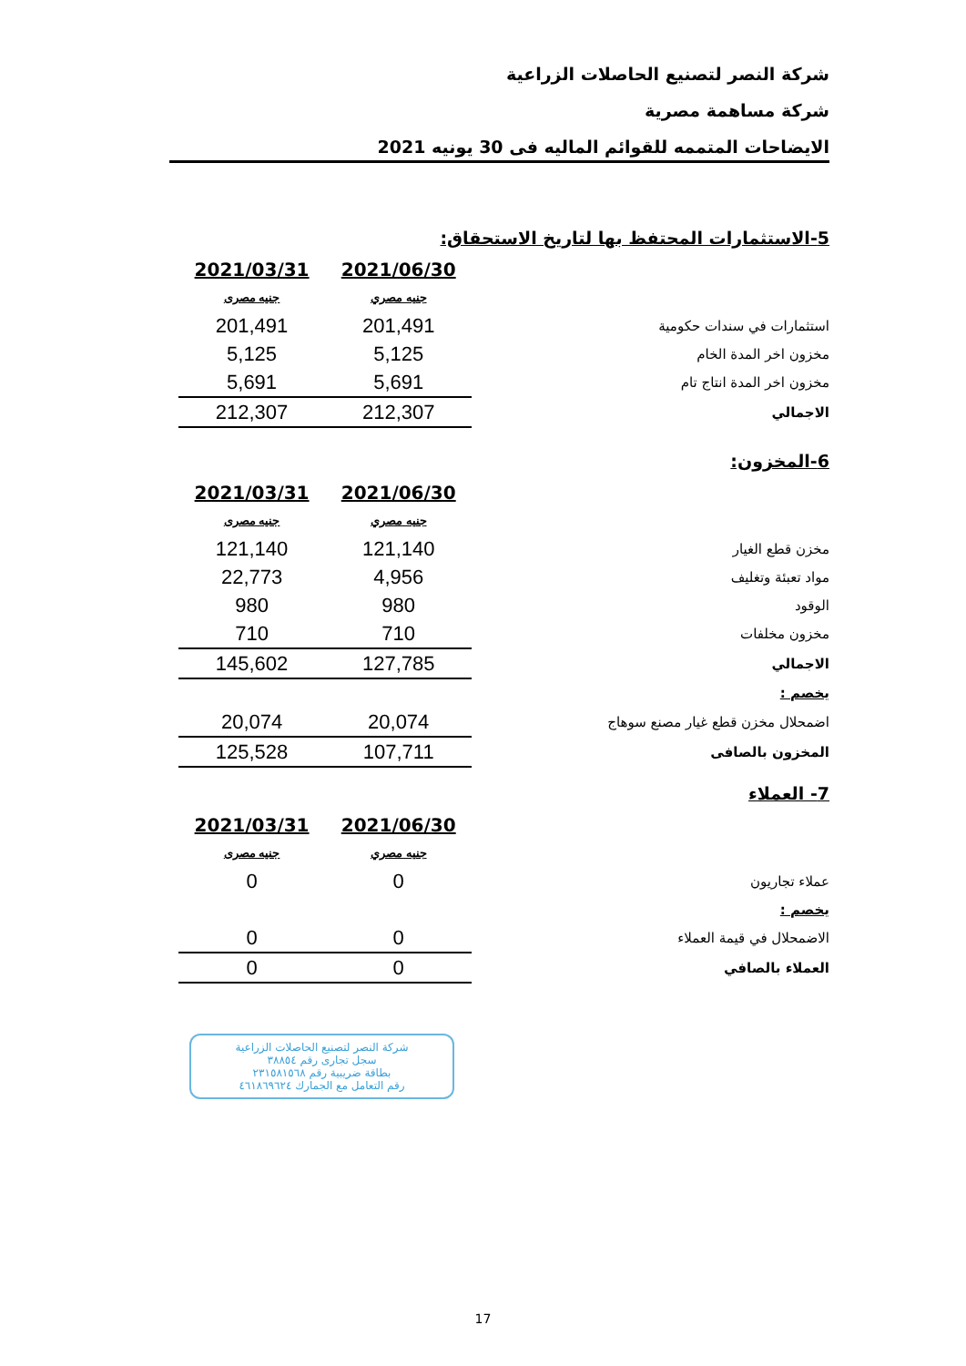شركة النصر لتصنيع الحاصلات الزراعية
شركة مساهمة مصرية
الايضاحات المتممه للقوائم الماليه فى 30 يونيه 2021
5-الاستثمارات المحتفظ بها لتاريخ الاستحقاق:
| | 2021/06/30 | 2021/03/31 |
| --- | --- | --- |
| | جنيه مصري | جنيه مصرى |
| استثمارات في سندات حكومية | 201,491 | 201,491 |
| مخزون اخر المدة الخام | 5,125 | 5,125 |
| مخزون اخر المدة انتاج تام | 5,691 | 5,691 |
| الاجمالي | 212,307 | 212,307 |
6-المخزون:
| | 2021/06/30 | 2021/03/31 |
| --- | --- | --- |
| | جنيه مصري | جنيه مصرى |
| مخزن قطع الغيار | 121,140 | 121,140 |
| مواد تعبئة وتغليف | 4,956 | 22,773 |
| الوقود | 980 | 980 |
| مخزون مخلفات | 710 | 710 |
| الاجمالي | 127,785 | 145,602 |
| يخصم : | | |
| اضمحلال مخزن قطع غيار مصنع سوهاج | 20,074 | 20,074 |
| المخزون بالصافى | 107,711 | 125,528 |
7- العملاء
| | 2021/06/30 | 2021/03/31 |
| --- | --- | --- |
| | جنيه مصري | جنيه مصرى |
| عملاء تجاريون | 0 | 0 |
| يخصم : | | |
| الاضمحلال في قيمة العملاء | 0 | 0 |
| العملاء بالصافي | 0 | 0 |
شركة النصر لتصنيع الحاصلات الزراعية
سجل تجارى رقم ٣٨٨٥٤
بطاقة ضريبية رقم ٢٣١٥٨١٥٦٨
رقم التعامل مع الجمارك ٤٦١٨٦٩٦٢٤
17